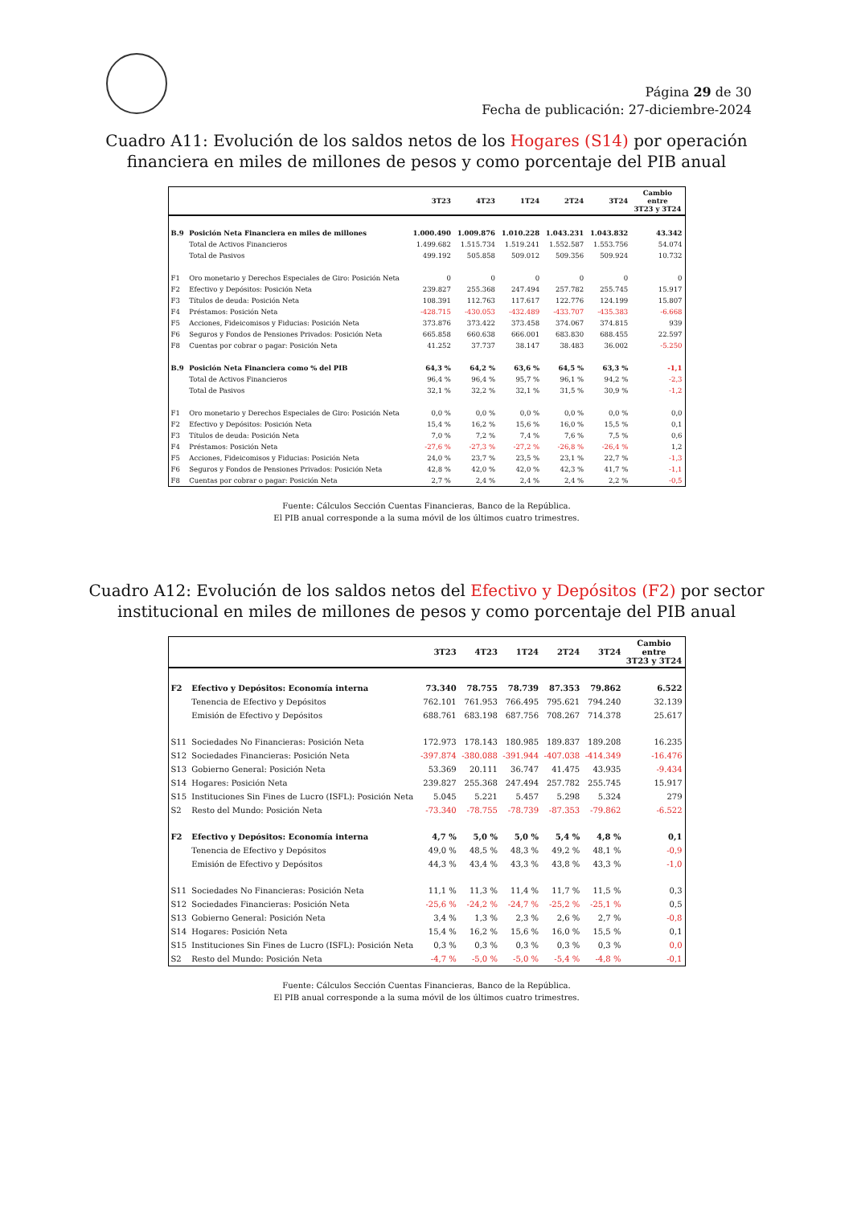Página 29 de 30
Fecha de publicación: 27-diciembre-2024
Cuadro A11: Evolución de los saldos netos de los Hogares (S14) por operación
financiera en miles de millones de pesos y como porcentaje del PIB anual
| | | 3T23 | 4T23 | 1T24 | 2T24 | 3T24 | Cambio entre 3T23 y 3T24 |
| --- | --- | --- | --- | --- | --- | --- | --- |
| B.9 | Posición Neta Financiera en miles de millones | 1.000.490 | 1.009.876 | 1.010.228 | 1.043.231 | 1.043.832 | 43.342 |
| | Total de Activos Financieros | 1.499.682 | 1.515.734 | 1.519.241 | 1.552.587 | 1.553.756 | 54.074 |
| | Total de Pasivos | 499.192 | 505.858 | 509.012 | 509.356 | 509.924 | 10.732 |
| F1 | Oro monetario y Derechos Especiales de Giro: Posición Neta | 0 | 0 | 0 | 0 | 0 | 0 |
| F2 | Efectivo y Depósitos: Posición Neta | 239.827 | 255.368 | 247.494 | 257.782 | 255.745 | 15.917 |
| F3 | Títulos de deuda: Posición Neta | 108.391 | 112.763 | 117.617 | 122.776 | 124.199 | 15.807 |
| F4 | Préstamos: Posición Neta | -428.715 | -430.053 | -432.489 | -433.707 | -435.383 | -6.668 |
| F5 | Acciones, Fideicomisos y Fiducias: Posición Neta | 373.876 | 373.422 | 373.458 | 374.067 | 374.815 | 939 |
| F6 | Seguros y Fondos de Pensiones Privados: Posición Neta | 665.858 | 660.638 | 666.001 | 683.830 | 688.455 | 22.597 |
| F8 | Cuentas por cobrar o pagar: Posición Neta | 41.252 | 37.737 | 38.147 | 38.483 | 36.002 | -5.250 |
| B.9 | Posición Neta Financiera como % del PIB | 64,3 % | 64,2 % | 63,6 % | 64,5 % | 63,3 % | -1,1 |
| | Total de Activos Financieros | 96,4 % | 96,4 % | 95,7 % | 96,1 % | 94,2 % | -2,3 |
| | Total de Pasivos | 32,1 % | 32,2 % | 32,1 % | 31,5 % | 30,9 % | -1,2 |
| F1 | Oro monetario y Derechos Especiales de Giro: Posición Neta | 0,0 % | 0,0 % | 0,0 % | 0,0 % | 0,0 % | 0,0 |
| F2 | Efectivo y Depósitos: Posición Neta | 15,4 % | 16,2 % | 15,6 % | 16,0 % | 15,5 % | 0,1 |
| F3 | Títulos de deuda: Posición Neta | 7,0 % | 7,2 % | 7,4 % | 7,6 % | 7,5 % | 0,6 |
| F4 | Préstamos: Posición Neta | -27,6 % | -27,3 % | -27,2 % | -26,8 % | -26,4 % | 1,2 |
| F5 | Acciones, Fideicomisos y Fiducias: Posición Neta | 24,0 % | 23,7 % | 23,5 % | 23,1 % | 22,7 % | -1,3 |
| F6 | Seguros y Fondos de Pensiones Privados: Posición Neta | 42,8 % | 42,0 % | 42,0 % | 42,3 % | 41,7 % | -1,1 |
| F8 | Cuentas por cobrar o pagar: Posición Neta | 2,7 % | 2,4 % | 2,4 % | 2,4 % | 2,2 % | -0,5 |
Fuente: Cálculos Sección Cuentas Financieras, Banco de la República.
El PIB anual corresponde a la suma móvil de los últimos cuatro trimestres.
Cuadro A12: Evolución de los saldos netos del Efectivo y Depósitos (F2) por sector
institucional en miles de millones de pesos y como porcentaje del PIB anual
| | | 3T23 | 4T23 | 1T24 | 2T24 | 3T24 | Cambio entre 3T23 y 3T24 |
| --- | --- | --- | --- | --- | --- | --- | --- |
| F2 | Efectivo y Depósitos: Economía interna | 73.340 | 78.755 | 78.739 | 87.353 | 79.862 | 6.522 |
| | Tenencia de Efectivo y Depósitos | 762.101 | 761.953 | 766.495 | 795.621 | 794.240 | 32.139 |
| | Emisión de Efectivo y Depósitos | 688.761 | 683.198 | 687.756 | 708.267 | 714.378 | 25.617 |
| S11 | Sociedades No Financieras: Posición Neta | 172.973 | 178.143 | 180.985 | 189.837 | 189.208 | 16.235 |
| S12 | Sociedades Financieras: Posición Neta | -397.874 | -380.088 | -391.944 | -407.038 | -414.349 | -16.476 |
| S13 | Gobierno General: Posición Neta | 53.369 | 20.111 | 36.747 | 41.475 | 43.935 | -9.434 |
| S14 | Hogares: Posición Neta | 239.827 | 255.368 | 247.494 | 257.782 | 255.745 | 15.917 |
| S15 | Instituciones Sin Fines de Lucro (ISFL): Posición Neta | 5.045 | 5.221 | 5.457 | 5.298 | 5.324 | 279 |
| S2 | Resto del Mundo: Posición Neta | -73.340 | -78.755 | -78.739 | -87.353 | -79.862 | -6.522 |
| F2 | Efectivo y Depósitos: Economía interna | 4,7 % | 5,0 % | 5,0 % | 5,4 % | 4,8 % | 0,1 |
| | Tenencia de Efectivo y Depósitos | 49,0 % | 48,5 % | 48,3 % | 49,2 % | 48,1 % | -0,9 |
| | Emisión de Efectivo y Depósitos | 44,3 % | 43,4 % | 43,3 % | 43,8 % | 43,3 % | -1,0 |
| S11 | Sociedades No Financieras: Posición Neta | 11,1 % | 11,3 % | 11,4 % | 11,7 % | 11,5 % | 0,3 |
| S12 | Sociedades Financieras: Posición Neta | -25,6 % | -24,2 % | -24,7 % | -25,2 % | -25,1 % | 0,5 |
| S13 | Gobierno General: Posición Neta | 3,4 % | 1,3 % | 2,3 % | 2,6 % | 2,7 % | -0,8 |
| S14 | Hogares: Posición Neta | 15,4 % | 16,2 % | 15,6 % | 16,0 % | 15,5 % | 0,1 |
| S15 | Instituciones Sin Fines de Lucro (ISFL): Posición Neta | 0,3 % | 0,3 % | 0,3 % | 0,3 % | 0,3 % | 0,0 |
| S2 | Resto del Mundo: Posición Neta | -4,7 % | -5,0 % | -5,0 % | -5,4 % | -4,8 % | -0,1 |
Fuente: Cálculos Sección Cuentas Financieras, Banco de la República.
El PIB anual corresponde a la suma móvil de los últimos cuatro trimestres.